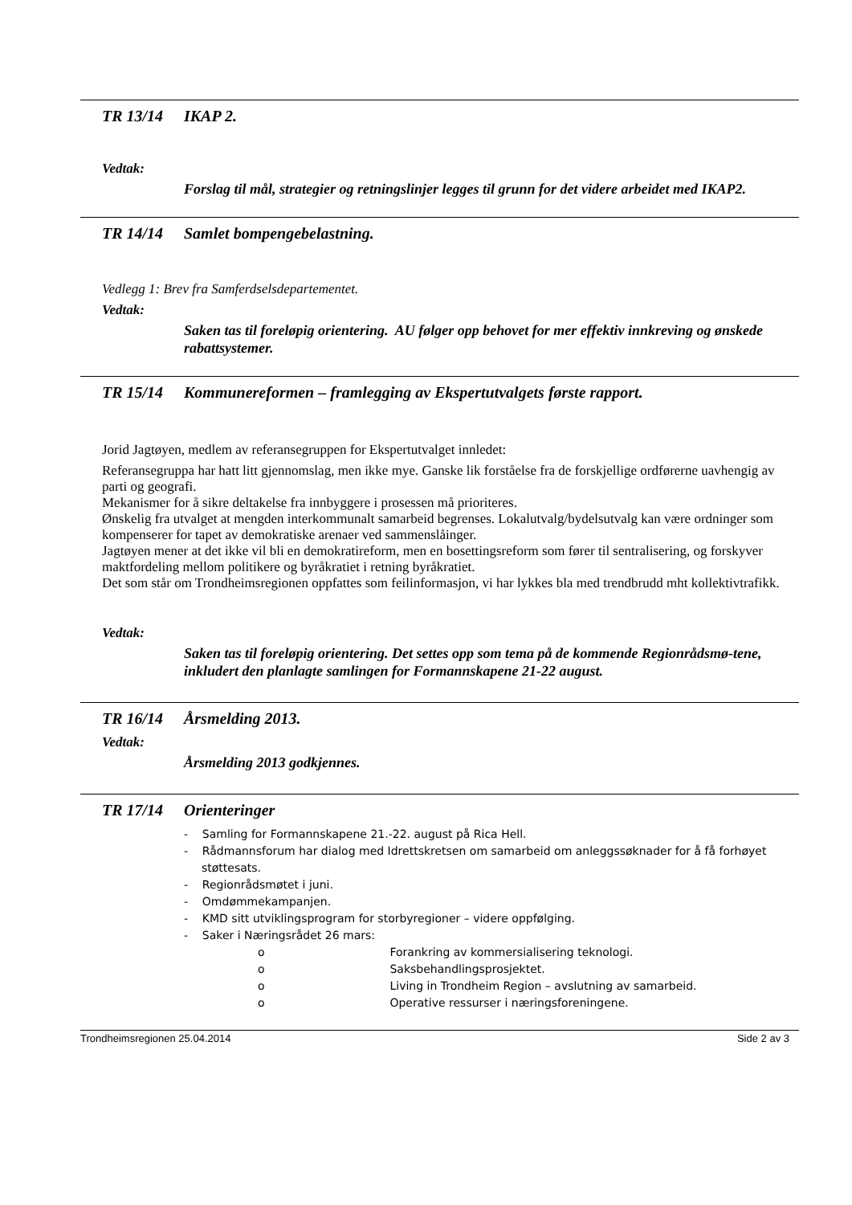TR 13/14 IKAP 2.
Vedtak:
Forslag til mål, strategier og retningslinjer legges til grunn for det videre arbeidet med IKAP2.
TR 14/14 Samlet bompengebelastning.
Vedlegg 1: Brev fra Samferdselsdepartementet.
Vedtak:
Saken tas til foreløpig orientering. AU følger opp behovet for mer effektiv innkreving og ønskede rabattsystemer.
TR 15/14 Kommunereformen – framlegging av Ekspertutvalgets første rapport.
Jorid Jagtøyen, medlem av referansegruppen for Ekspertutvalget innledet:
Referansegruppa har hatt litt gjennomslag, men ikke mye. Ganske lik forståelse fra de forskjellige ordførerne uavhengig av parti og geografi.
Mekanismer for å sikre deltakelse fra innbyggere i prosessen må prioriteres.
Ønskelig fra utvalget at mengden interkommunalt samarbeid begrenses. Lokalutvalg/bydelsutvalg kan være ordninger som kompenserer for tapet av demokratiske arenaer ved sammenslåinger.
Jagtøyen mener at det ikke vil bli en demokratireform, men en bosettingsreform som fører til sentralisering, og forskyver maktfordeling mellom politikere og byråkratiet i retning byråkratiet.
Det som står om Trondheimsregionen oppfattes som feilinformasjon, vi har lykkes bla med trendbrudd mht kollektivtrafikk.
Vedtak:
Saken tas til foreløpig orientering. Det settes opp som tema på de kommende Regionrådsmø-tene, inkludert den planlagte samlingen for Formannskapene 21-22 august.
TR 16/14 Årsmelding 2013.
Vedtak:
Årsmelding 2013 godkjennes.
TR 17/14 Orienteringer
- Samling for Formannskapene 21.-22. august på Rica Hell.
- Rådmannsforum har dialog med Idrettskretsen om samarbeid om anleggssøknader for å få forhøyet støttesats.
- Regionrådsmøtet i juni.
- Omdømmekampanjen.
- KMD sitt utviklingsprogram for storbyregioner – videre oppfølging.
- Saker i Næringsrådet 26 mars:
o Forankring av kommersialisering teknologi.
o Saksbehandlingsprosjektet.
o Living in Trondheim Region – avslutning av samarbeid.
o Operative ressurser i næringsforeningene.
Trondheimsregionen 25.04.2014 Side 2 av 3